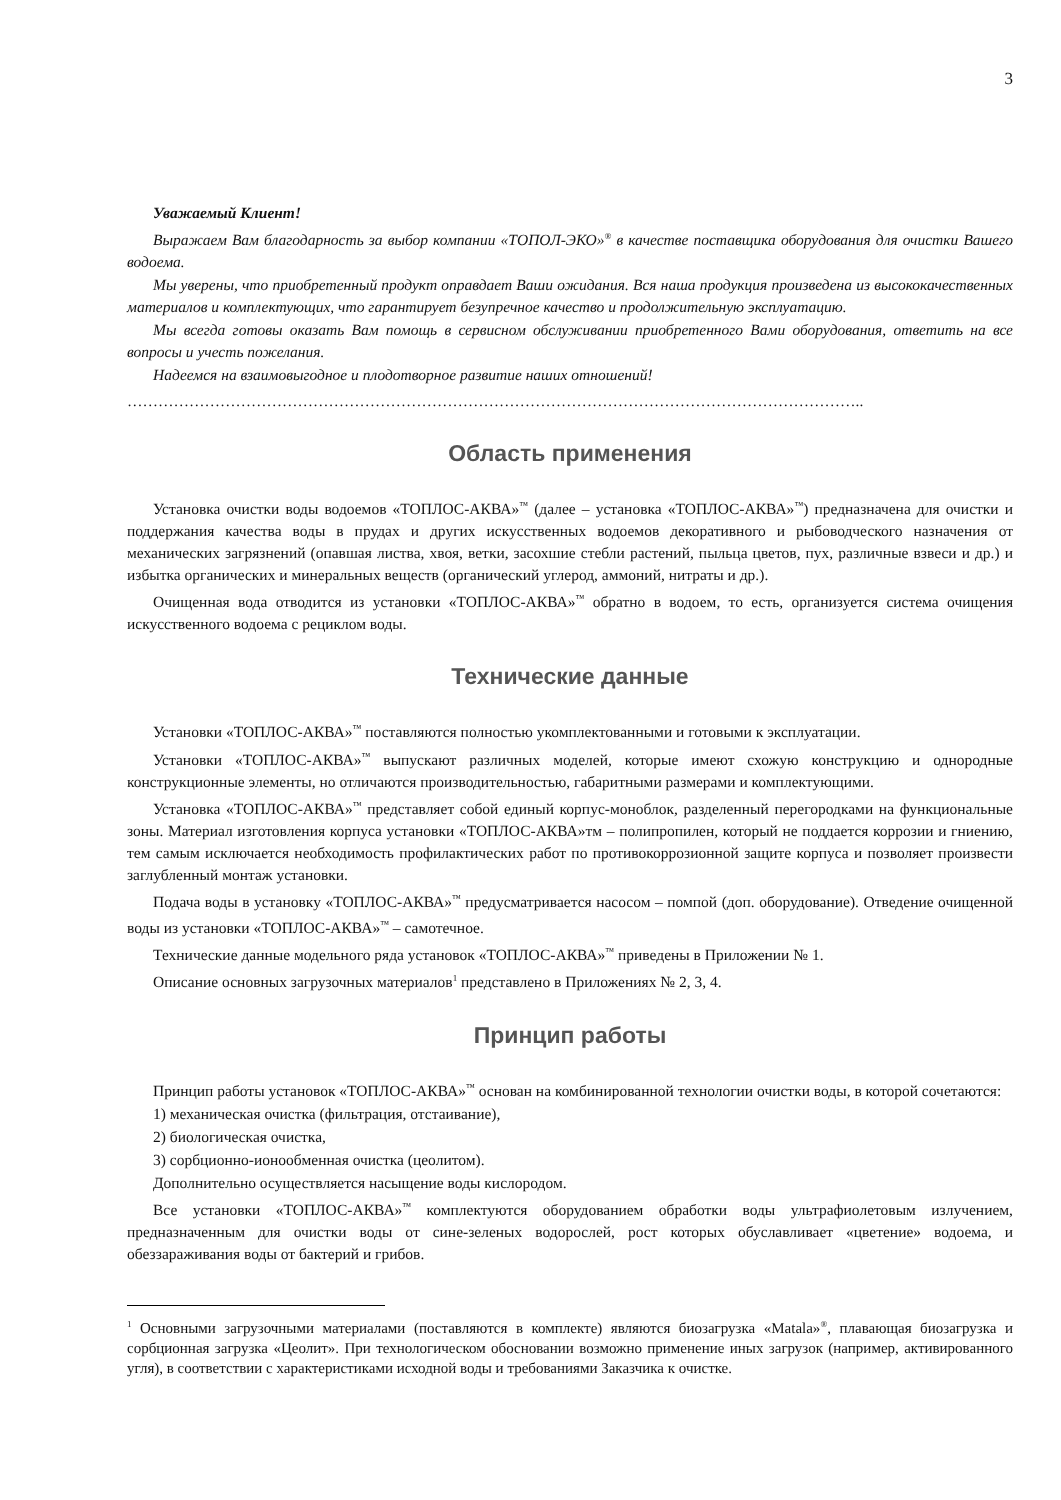3
Уважаемый Клиент!
Выражаем Вам благодарность за выбор компании «ТОПОЛ-ЭКО»<sup>®</sup> в качестве поставщика оборудования для очистки Вашего водоема.
Мы уверены, что приобретенный продукт оправдает Ваши ожидания. Вся наша продукция произведена из высококачественных материалов и комплектующих, что гарантирует безупречное качество и продолжительную эксплуатацию.
Мы всегда готовы оказать Вам помощь в сервисном обслуживании приобретенного Вами оборудования, ответить на все вопросы и учесть пожелания.
Надеемся на взаимовыгодное и плодотворное развитие наших отношений!
……………………………………………………………………………………………………………………………..
Область применения
Установка очистки воды водоемов «ТОПЛОС-АКВА»<sup>™</sup> (далее – установка «ТОПЛОС-АКВА»<sup>™</sup>) предназначена для очистки и поддержания качества воды в прудах и других искусственных водоемов декоративного и рыбоводческого назначения от механических загрязнений (опавшая листва, хвоя, ветки, засохшие стебли растений, пыльца цветов, пух, различные взвеси и др.) и избытка органических и минеральных веществ (органический углерод, аммоний, нитраты и др.).
Очищенная вода отводится из установки «ТОПЛОС-АКВА»<sup>™</sup> обратно в водоем, то есть, организуется система очищения искусственного водоема с рециклом воды.
Технические данные
Установки «ТОПЛОС-АКВА»<sup>™</sup> поставляются полностью укомплектованными и готовыми к эксплуатации.
Установки «ТОПЛОС-АКВА»<sup>™</sup> выпускают различных моделей, которые имеют схожую конструкцию и однородные конструкционные элементы, но отличаются производительностью, габаритными размерами и комплектующими.
Установка «ТОПЛОС-АКВА»<sup>™</sup> представляет собой единый корпус-моноблок, разделенный перегородками на функциональные зоны. Материал изготовления корпуса установки «ТОПЛОС-АКВА»тм – полипропилен, который не поддается коррозии и гниению, тем самым исключается необходимость профилактических работ по противокоррозионной защите корпуса и позволяет произвести заглубленный монтаж установки.
Подача воды в установку «ТОПЛОС-АКВА»<sup>™</sup> предусматривается насосом – помпой (доп. оборудование). Отведение очищенной воды из установки «ТОПЛОС-АКВА»<sup>™</sup> – самотечное.
Технические данные модельного ряда установок «ТОПЛОС-АКВА»<sup>™</sup> приведены в Приложении № 1.
Описание основных загрузочных материалов<sup>1</sup> представлено в Приложениях № 2, 3, 4.
Принцип работы
Принцип работы установок «ТОПЛОС-АКВА»<sup>™</sup> основан на комбинированной технологии очистки воды, в которой сочетаются:
1) механическая очистка (фильтрация, отстаивание),
2) биологическая очистка,
3) сорбционно-ионообменная очистка (цеолитом).
Дополнительно осуществляется насыщение воды кислородом.
Все установки «ТОПЛОС-АКВА»<sup>™</sup> комплектуются оборудованием обработки воды ультрафиолетовым излучением, предназначенным для очистки воды от сине-зеленых водорослей, рост которых обуславливает «цветение» водоема, и обеззараживания воды от бактерий и грибов.
<sup>1</sup> Основными загрузочными материалами (поставляются в комплекте) являются биозагрузка «Matala»<sup>®</sup>, плавающая биозагрузка и сорбционная загрузка «Цеолит». При технологическом обосновании возможно применение иных загрузок (например, активированного угля), в соответствии с характеристиками исходной воды и требованиями Заказчика к очистке.